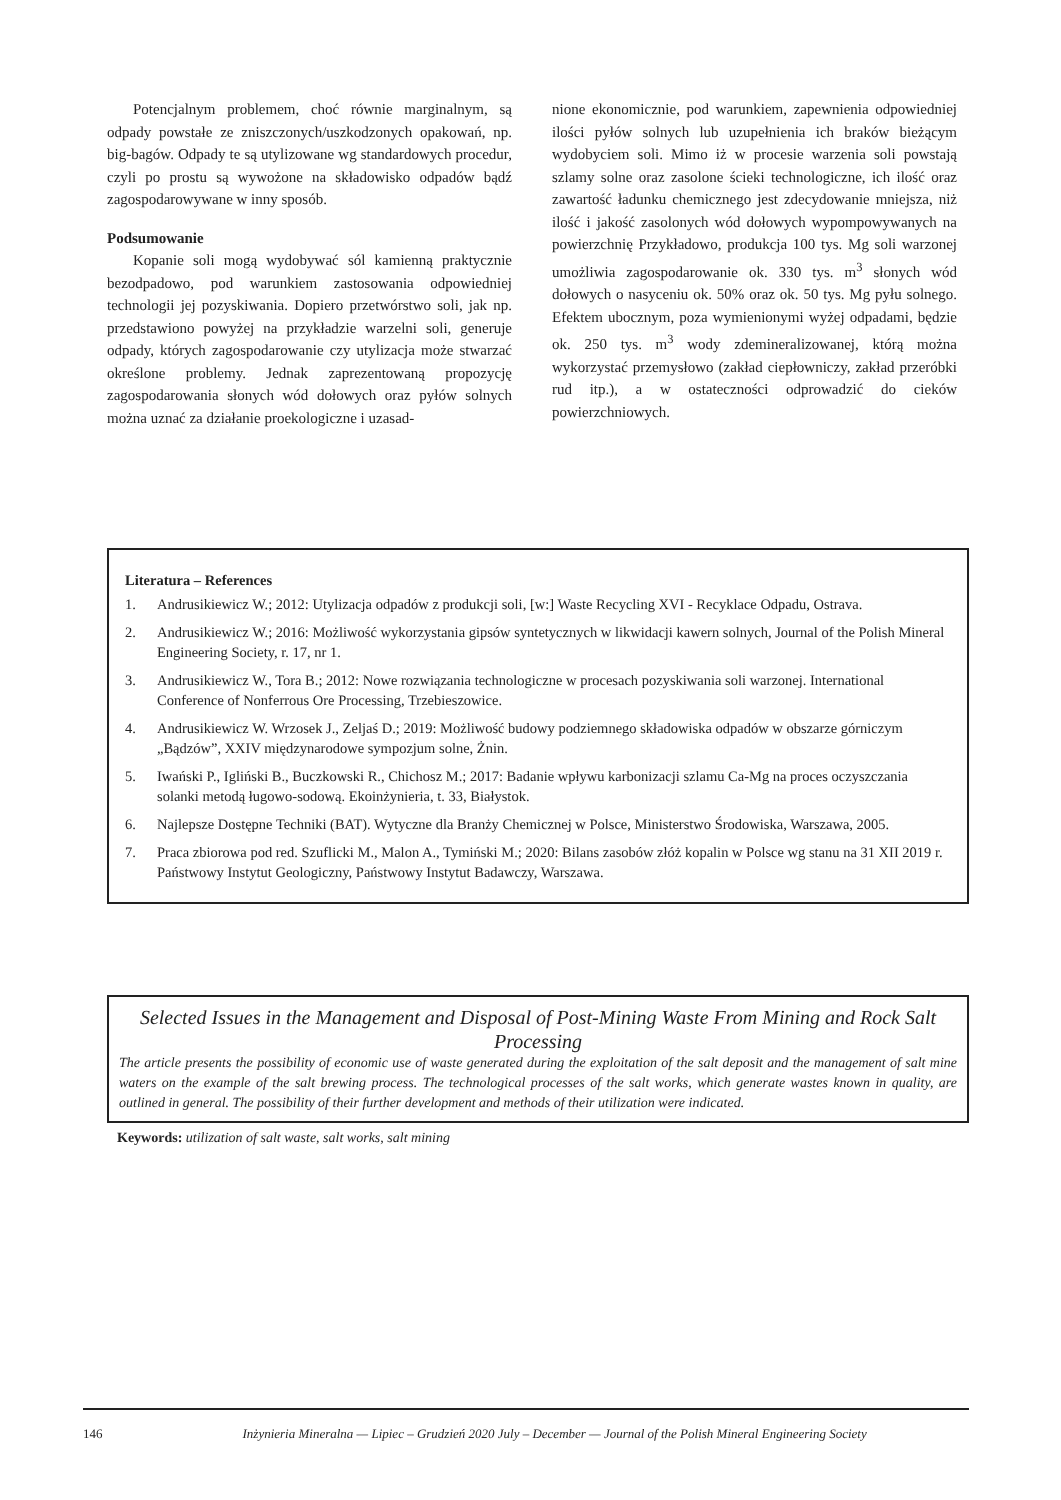Potencjalnym problemem, choć równie marginalnym, są odpady powstałe ze zniszczonych/uszkodzonych opakowań, np. big-bagów. Odpady te są utylizowane wg standardowych procedur, czyli po prostu są wywożone na składowisko odpadów bądź zagospodarowywane w inny sposób.
Podsumowanie
Kopanie soli mogą wydobywać sól kamienną praktycznie bezodpadowo, pod warunkiem zastosowania odpowiedniej technologii jej pozyskiwania. Dopiero przetwórstwo soli, jak np. przedstawiono powyżej na przykładzie warzelni soli, generuje odpady, których zagospodarowanie czy utylizacja może stwarzać określone problemy. Jednak zaprezentowaną propozycję zagospodarowania słonych wód dołowych oraz pyłów solnych można uznać za działanie proekologiczne i uzasad-
nione ekonomicznie, pod warunkiem, zapewnienia odpowiedniej ilości pyłów solnych lub uzupełnienia ich braków bieżącym wydobyciem soli. Mimo iż w procesie warzenia soli powstają szlamy solne oraz zasolone ścieki technologiczne, ich ilość oraz zawartość ładunku chemicznego jest zdecydowanie mniejsza, niż ilość i jakość zasolonych wód dołowych wypompowywanych na powierzchnię Przykładowo, produkcja 100 tys. Mg soli warzonej umożliwia zagospodarowanie ok. 330 tys. m<sup>3</sup> słonych wód dołowych o nasyceniu ok. 50% oraz ok. 50 tys. Mg pyłu solnego. Efektem ubocznym, poza wymienionymi wyżej odpadami, będzie ok. 250 tys. m<sup>3</sup> wody zdemineralizowanej, którą można wykorzystać przemysłowo (zakład ciepłowniczy, zakład przeróbki rud itp.), a w ostateczności odprowadzić do cieków powierzchniowych.
Literatura – References
1. Andrusikiewicz W.; 2012: Utylizacja odpadów z produkcji soli, [w:] Waste Recycling XVI - Recyklace Odpadu, Ostrava.
2. Andrusikiewicz W.; 2016: Możliwość wykorzystania gipsów syntetycznych w likwidacji kawern solnych, Journal of the Polish Mineral Engineering Society, r. 17, nr 1.
3. Andrusikiewicz W., Tora B.; 2012: Nowe rozwiązania technologiczne w procesach pozyskiwania soli warzonej. International Conference of Nonferrous Ore Processing, Trzebieszowice.
4. Andrusikiewicz W. Wrzosek J., Zeljaś D.; 2019: Możliwość budowy podziemnego składowiska odpadów w obszarze górniczym „Bądzów”, XXIV międzynarodowe sympozjum solne, Żnin.
5. Iwański P., Igliński B., Buczkowski R., Chichosz M.; 2017: Badanie wpływu karbonizacji szlamu Ca-Mg na proces oczyszczania solanki metodą ługowo-sodową. Ekoinżynieria, t. 33, Białystok.
6. Najlepsze Dostępne Techniki (BAT). Wytyczne dla Branży Chemicznej w Polsce, Ministerstwo Środowiska, Warszawa, 2005.
7. Praca zbiorowa pod red. Szuflicki M., Malon A., Tymiński M.; 2020: Bilans zasobów złóż kopalin w Polsce wg stanu na 31 XII 2019 r. Państwowy Instytut Geologiczny, Państwowy Instytut Badawczy, Warszawa.
Selected Issues in the Management and Disposal of Post-Mining Waste From Mining and Rock Salt Processing
The article presents the possibility of economic use of waste generated during the exploitation of the salt deposit and the management of salt mine waters on the example of the salt brewing process. The technological processes of the salt works, which generate wastes known in quality, are outlined in general. The possibility of their further development and methods of their utilization were indicated.
Keywords: utilization of salt waste, salt works, salt mining
146 Inżynieria Mineralna — Lipiec – Grudzień 2020 July – December — Journal of the Polish Mineral Engineering Society